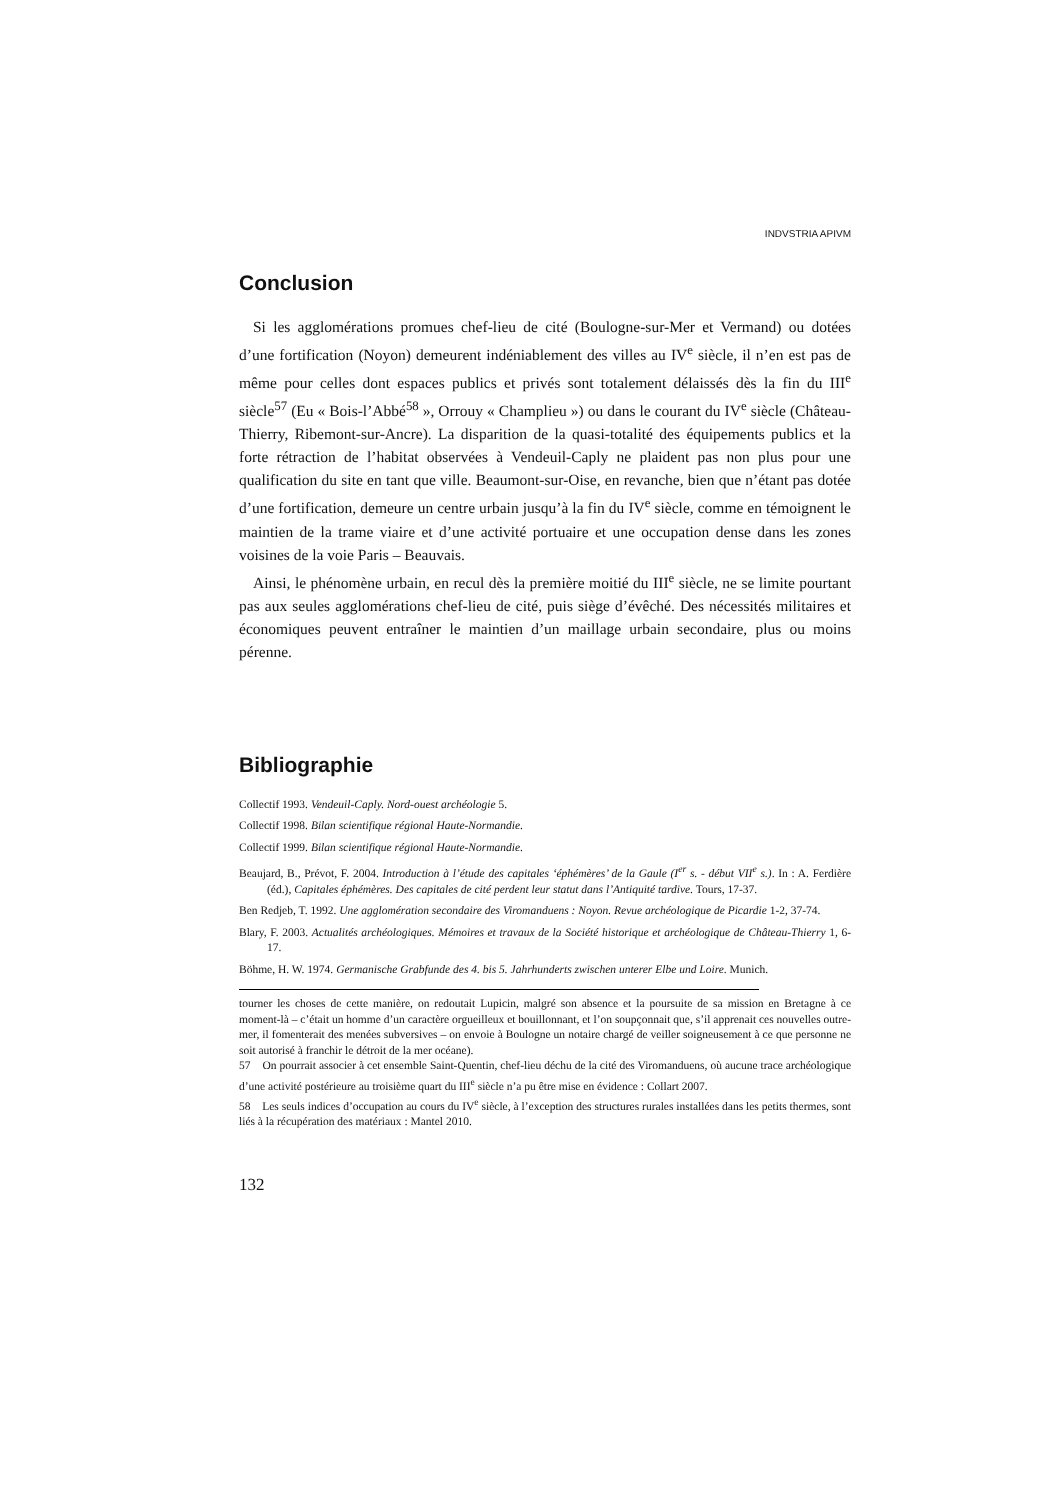INDVSTRIA APIVM
Conclusion
Si les agglomérations promues chef-lieu de cité (Boulogne-sur-Mer et Vermand) ou dotées d’une fortification (Noyon) demeurent indéniablement des villes au IV<sup>e</sup> siècle, il n’en est pas de même pour celles dont espaces publics et privés sont totalement délaissés dès la fin du III<sup>e</sup> siècle<sup>57</sup> (Eu « Bois-l’Abbé<sup>58</sup> », Orrouy « Champlieu ») ou dans le courant du IV<sup>e</sup> siècle (Château-Thierry, Ribemont-sur-Ancre). La disparition de la quasi-totalité des équipements publics et la forte rétraction de l’habitat observées à Vendeuil-Caply ne plaident pas non plus pour une qualification du site en tant que ville. Beaumont-sur-Oise, en revanche, bien que n’étant pas dotée d’une fortification, demeure un centre urbain jusqu’à la fin du IV<sup>e</sup> siècle, comme en témoignent le maintien de la trame viaire et d’une activité portuaire et une occupation dense dans les zones voisines de la voie Paris – Beauvais.
Ainsi, le phénomène urbain, en recul dès la première moitié du III<sup>e</sup> siècle, ne se limite pourtant pas aux seules agglomérations chef-lieu de cité, puis siège d’évêché. Des nécessités militaires et économiques peuvent entraîner le maintien d’un maillage urbain secondaire, plus ou moins pérenne.
Bibliographie
Collectif 1993. Vendeuil-Caply. Nord-ouest archéologie 5.
Collectif 1998. Bilan scientifique régional Haute-Normandie.
Collectif 1999. Bilan scientifique régional Haute-Normandie.
Beaujard, B., Prévot, F. 2004. Introduction à l’étude des capitales ‘éphémères’ de la Gaule (I<sup>er</sup> s. - début VII<sup>e</sup> s.). In : A. Ferdière (éd.), Capitales éphémères. Des capitales de cité perdent leur statut dans l’Antiquité tardive. Tours, 17-37.
Ben Redjeb, T. 1992. Une agglomération secondaire des Viromanduens : Noyon. Revue archéologique de Picardie 1-2, 37-74.
Blary, F. 2003. Actualités archéologiques. Mémoires et travaux de la Société historique et archéologique de Château-Thierry 1, 6-17.
Böhme, H. W. 1974. Germanische Grabfunde des 4. bis 5. Jahrhunderts zwischen unterer Elbe und Loire. Munich.
tourner les choses de cette manière, on redoutait Lupicin, malgré son absence et la poursuite de sa mission en Bretagne à ce moment-là – c’était un homme d’un caractère orgueilleux et bouillonnant, et l’on soupçonnait que, s’il apprenait ces nouvelles outre-mer, il fomenterait des menées subversives – on envoie à Boulogne un notaire chargé de veiller soigneusement à ce que personne ne soit autorisé à franchir le détroit de la mer océane).
57 On pourrait associer à cet ensemble Saint-Quentin, chef-lieu déchu de la cité des Viromanduens, où aucune trace archéologique d’une activité postérieure au troisième quart du III<sup>e</sup> siècle n’a pu être mise en évidence : Collart 2007.
58 Les seuls indices d’occupation au cours du IV<sup>e</sup> siècle, à l’exception des structures rurales installées dans les petits thermes, sont liés à la récupération des matériaux : Mantel 2010.
132